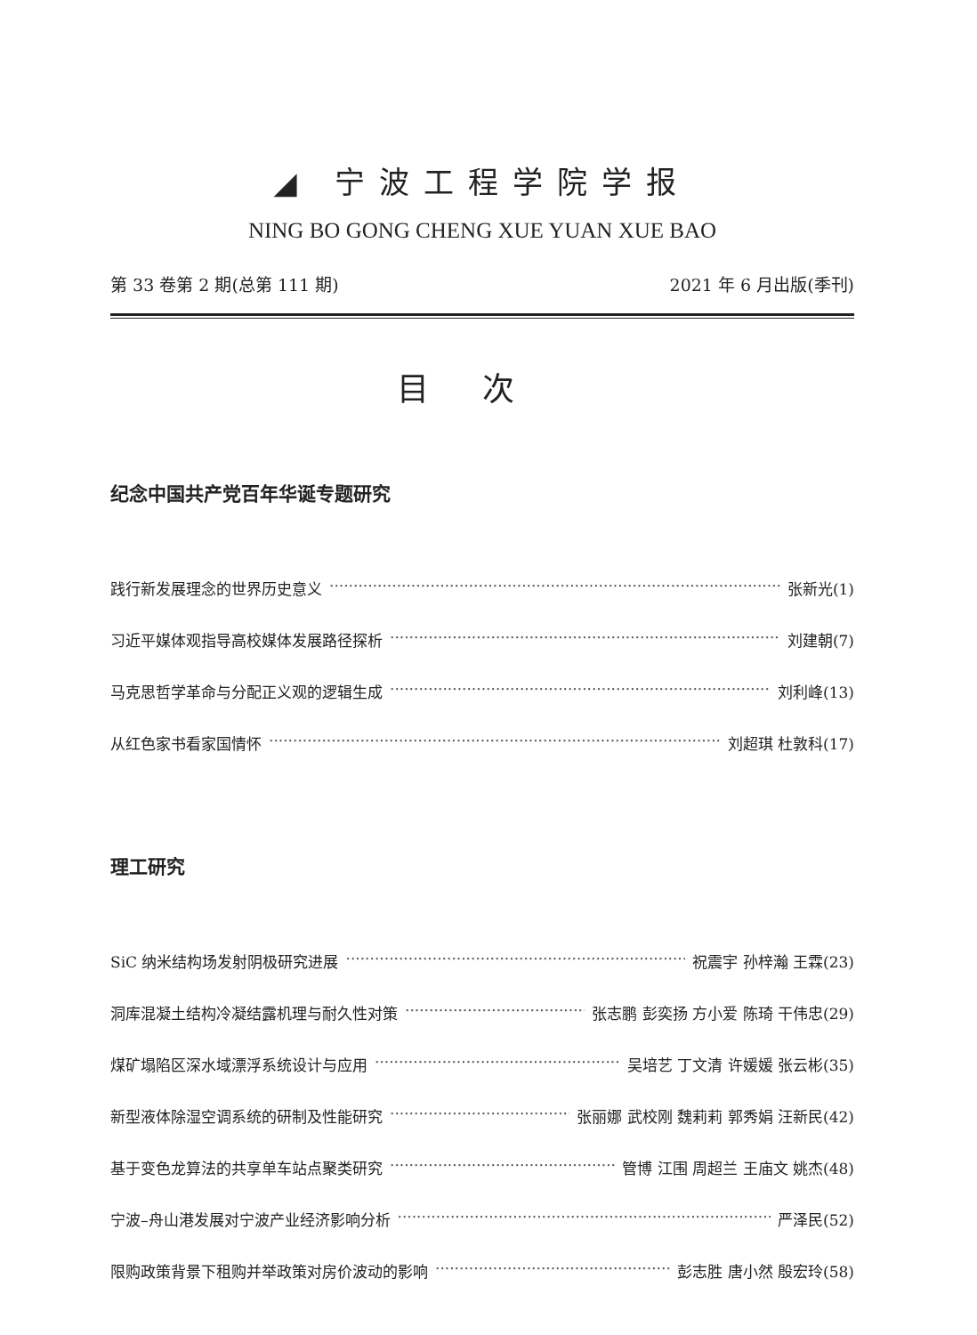◢ 宁波工程学院学报
NING BO GONG CHENG XUE YUAN XUE BAO
第 33 卷第 2 期(总第 111 期) 2021 年 6 月出版(季刊)
目次
纪念中国共产党百年华诞专题研究
践行新发展理念的世界历史意义 张新光(1)
习近平媒体观指导高校媒体发展路径探析 刘建朝(7)
马克思哲学革命与分配正义观的逻辑生成 刘利峰(13)
从红色家书看家国情怀 刘超琪 杜敦科(17)
理工研究
SiC 纳米结构场发射阴极研究进展 祝震宇 孙梓瀚 王霖(23)
洞库混凝土结构冷凝结露机理与耐久性对策 张志鹏 彭奕扬 方小爱 陈琦 干伟忠(29)
煤矿塌陷区深水域漂浮系统设计与应用 吴培艺 丁文清 许媛媛 张云彬(35)
新型液体除湿空调系统的研制及性能研究 张丽娜 武校刚 魏莉莉 郭秀娟 汪新民(42)
基于变色龙算法的共享单车站点聚类研究 管博 江围 周超兰 王庙文 姚杰(48)
宁波–舟山港发展对宁波产业经济影响分析 严泽民(52)
限购政策背景下租购并举政策对房价波动的影响 彭志胜 唐小然 殷宏玲(58)